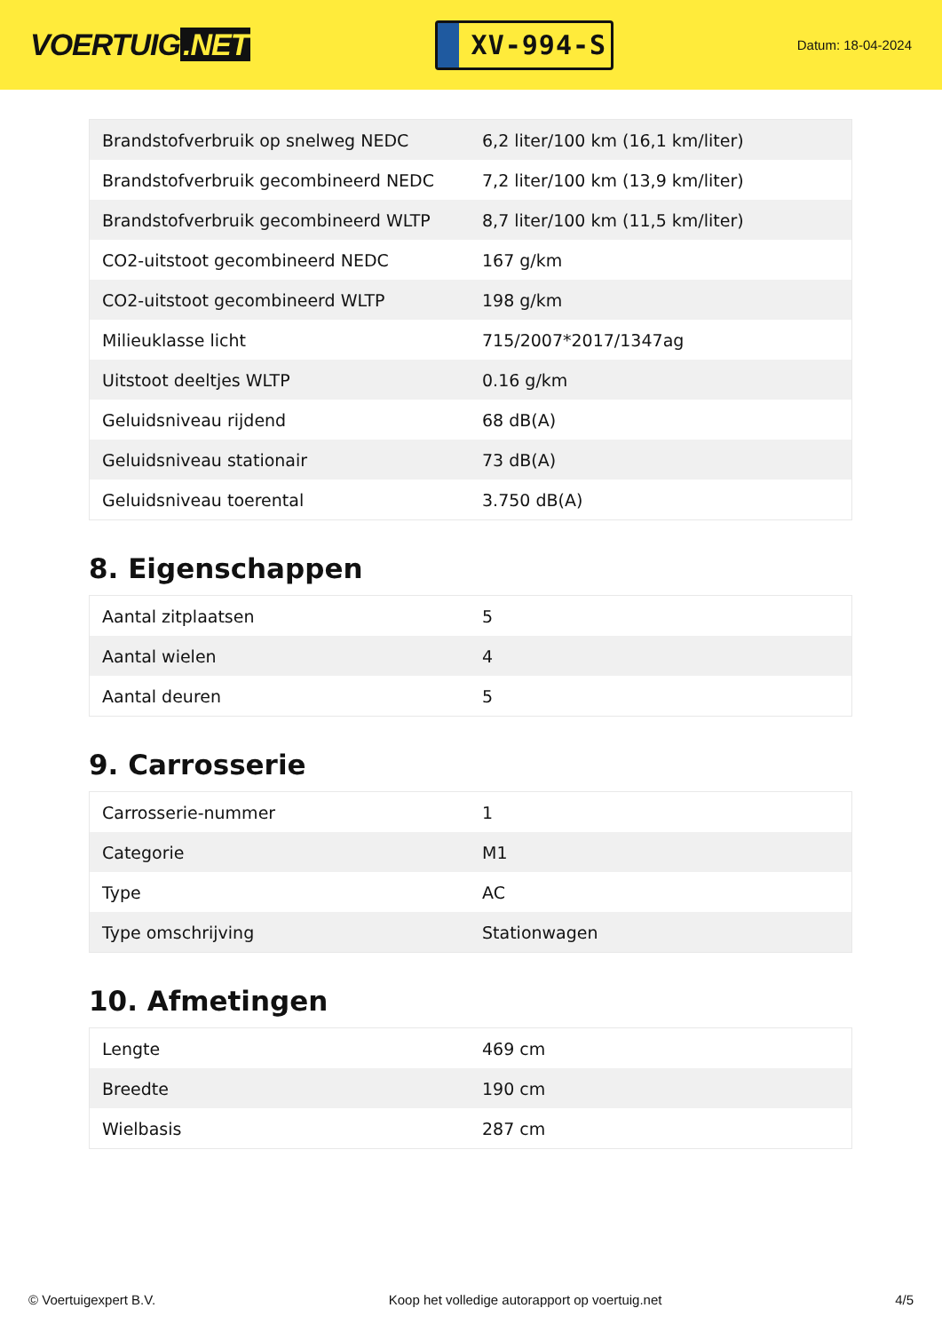VOERTUIG.NET
XV-994-S
Datum: 18-04-2024
| Brandstofverbruik op snelweg NEDC | 6,2 liter/100 km (16,1 km/liter) |
| Brandstofverbruik gecombineerd NEDC | 7,2 liter/100 km (13,9 km/liter) |
| Brandstofverbruik gecombineerd WLTP | 8,7 liter/100 km (11,5 km/liter) |
| CO2-uitstoot gecombineerd NEDC | 167 g/km |
| CO2-uitstoot gecombineerd WLTP | 198 g/km |
| Milieuklasse licht | 715/2007*2017/1347ag |
| Uitstoot deeltjes WLTP | 0.16 g/km |
| Geluidsniveau rijdend | 68 dB(A) |
| Geluidsniveau stationair | 73 dB(A) |
| Geluidsniveau toerental | 3.750 dB(A) |
8. Eigenschappen
| Aantal zitplaatsen | 5 |
| Aantal wielen | 4 |
| Aantal deuren | 5 |
9. Carrosserie
| Carrosserie-nummer | 1 |
| Categorie | M1 |
| Type | AC |
| Type omschrijving | Stationwagen |
10. Afmetingen
| Lengte | 469 cm |
| Breedte | 190 cm |
| Wielbasis | 287 cm |
© Voertuigexpert B.V. Koop het volledige autorapport op voertuig.net 4/5